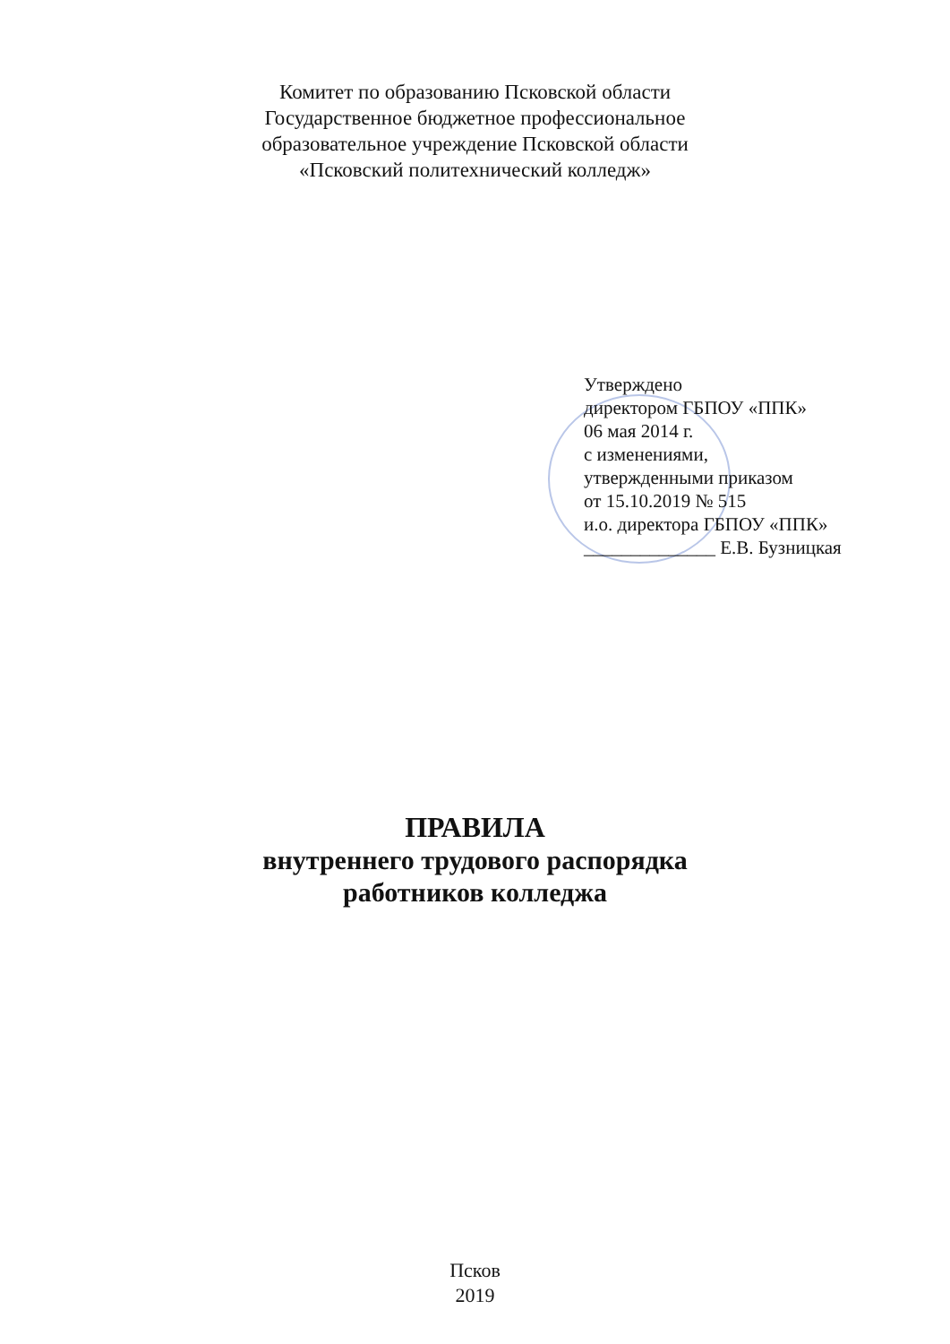Комитет по образованию Псковской области
Государственное бюджетное профессиональное
образовательное учреждение Псковской области
«Псковский политехнический колледж»
Утверждено
директором ГБПОУ «ППК»
06 мая 2014 г.
с изменениями,
утвержденными приказом
от 15.10.2019 № 515
и.о. директора ГБПОУ «ППК»
______________ Е.В. Бузницкая
ПРАВИЛА
внутреннего трудового распорядка
работников колледжа
Псков
2019